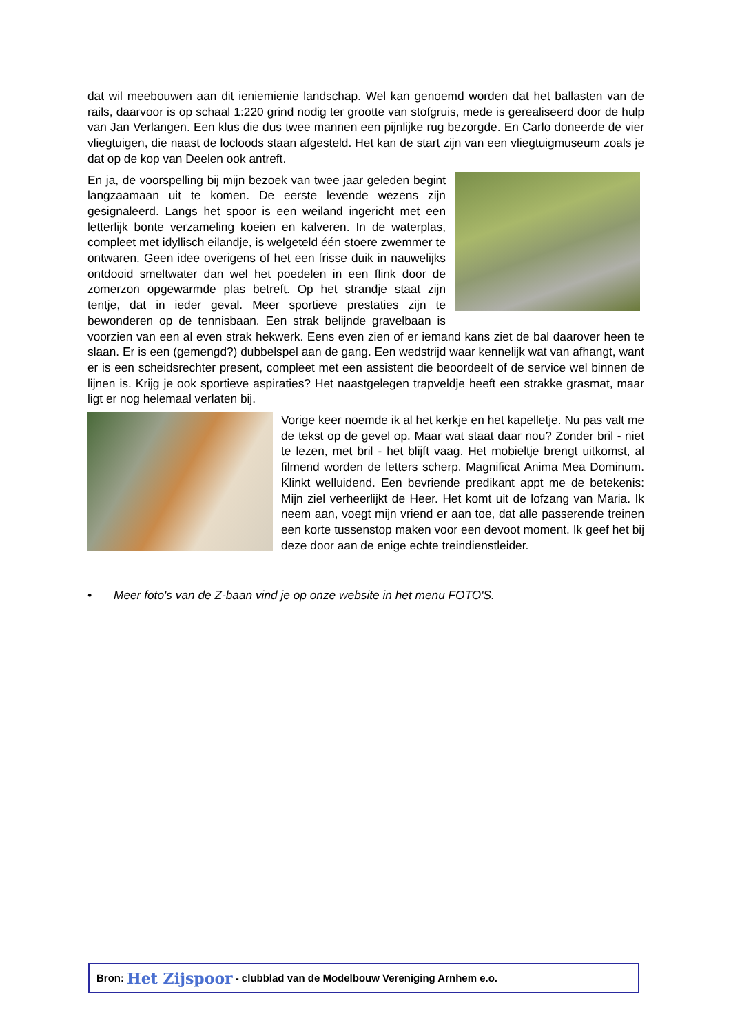dat wil meebouwen aan dit ieniemienie landschap. Wel kan genoemd worden dat het ballasten van de rails, daarvoor is op schaal 1:220 grind nodig ter grootte van stofgruis, mede is gerealiseerd door de hulp van Jan Verlangen. Een klus die dus twee mannen een pijnlijke rug bezorgde. En Carlo doneerde de vier vliegtuigen, die naast de locloods staan afgesteld. Het kan de start zijn van een vliegtuigmuseum zoals je dat op de kop van Deelen ook antreft.
En ja, de voorspelling bij mijn bezoek van twee jaar geleden begint langzaamaan uit te komen. De eerste levende wezens zijn gesignaleerd. Langs het spoor is een weiland ingericht met een letterlijk bonte verzameling koeien en kalveren. In de waterplas, compleet met idyllisch eilandje, is welgeteld één stoere zwemmer te ontwaren. Geen idee overigens of het een frisse duik in nauwelijks ontdooid smeltwater dan wel het poedelen in een flink door de zomerzon opgewarmde plas betreft. Op het strandje staat zijn tentje, dat in ieder geval. Meer sportieve prestaties zijn te bewonderen op de tennisbaan. Een strak belijnde gravelbaan is voorzien van een al even strak hekwerk. Eens even zien of er iemand kans ziet de bal daarover heen te slaan. Er is een (gemengd?) dubbelspel aan de gang. Een wedstrijd waar kennelijk wat van afhangt, want er is een scheidsrechter present, compleet met een assistent die beoordeelt of de service wel binnen de lijnen is. Krijg je ook sportieve aspiraties? Het naastgelegen trapveldje heeft een strakke grasmat, maar ligt er nog helemaal verlaten bij.
Vorige keer noemde ik al het kerkje en het kapelletje. Nu pas valt me de tekst op de gevel op. Maar wat staat daar nou? Zonder bril - niet te lezen, met bril - het blijft vaag. Het mobieltje brengt uitkomst, al filmend worden de letters scherp. Magnificat Anima Mea Dominum. Klinkt welluidend. Een bevriende predikant appt me de betekenis: Mijn ziel verheerlijkt de Heer. Het komt uit de lofzang van Maria. Ik neem aan, voegt mijn vriend er aan toe, dat alle passerende treinen een korte tussenstop maken voor een devoot moment. Ik geef het bij deze door aan de enige echte treindienstleider.
• Meer foto's van de Z-baan vind je op onze website in het menu FOTO'S.
Bron: Het Zijspoor - clubblad van de Modelbouw Vereniging Arnhem e.o.